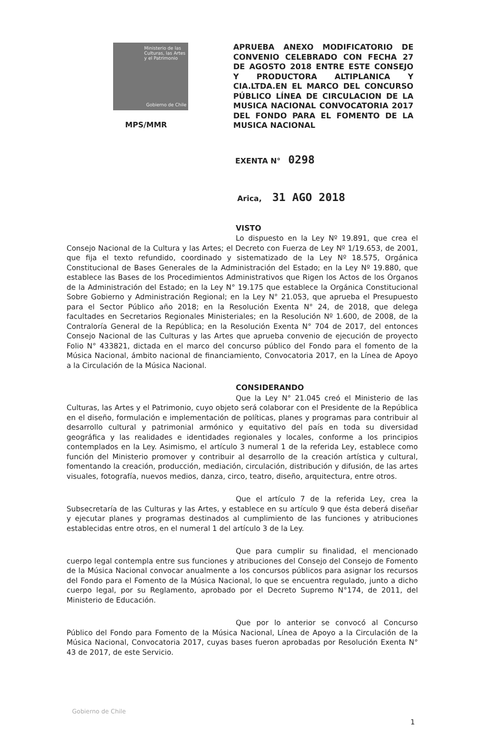Ministerio de las Culturas, las Artes y el Patrimonio
Gobierno de Chile
MPS/MMR
APRUEBA ANEXO MODIFICATORIO DE CONVENIO CELEBRADO CON FECHA 27 DE AGOSTO 2018 ENTRE ESTE CONSEJO Y PRODUCTORA ALTIPLANICA Y CIA.LTDA.EN EL MARCO DEL CONCURSO PÚBLICO LÍNEA DE CIRCULACION DE LA MUSICA NACIONAL CONVOCATORIA 2017 DEL FONDO PARA EL FOMENTO DE LA MUSICA NACIONAL
EXENTA N° 0298
Arica, 31 AGO 2018
VISTO
Lo dispuesto en la Ley Nº 19.891, que crea el Consejo Nacional de la Cultura y las Artes; el Decreto con Fuerza de Ley Nº 1/19.653, de 2001, que fija el texto refundido, coordinado y sistematizado de la Ley Nº 18.575, Orgánica Constitucional de Bases Generales de la Administración del Estado; en la Ley Nº 19.880, que establece las Bases de los Procedimientos Administrativos que Rigen los Actos de los Órganos de la Administración del Estado; en la Ley N° 19.175 que establece la Orgánica Constitucional Sobre Gobierno y Administración Regional; en la Ley N° 21.053, que aprueba el Presupuesto para el Sector Público año 2018; en la Resolución Exenta N° 24, de 2018, que delega facultades en Secretarios Regionales Ministeriales; en la Resolución Nº 1.600, de 2008, de la Contraloría General de la República; en la Resolución Exenta N° 704 de 2017, del entonces Consejo Nacional de las Culturas y las Artes que aprueba convenio de ejecución de proyecto Folio N° 433821, dictada en el marco del concurso público del Fondo para el fomento de la Música Nacional, ámbito nacional de financiamiento, Convocatoria 2017, en la Línea de Apoyo a la Circulación de la Música Nacional.
CONSIDERANDO
Que la Ley N° 21.045 creó el Ministerio de las Culturas, las Artes y el Patrimonio, cuyo objeto será colaborar con el Presidente de la República en el diseño, formulación e implementación de políticas, planes y programas para contribuir al desarrollo cultural y patrimonial armónico y equitativo del país en toda su diversidad geográfica y las realidades e identidades regionales y locales, conforme a los principios contemplados en la Ley. Asimismo, el artículo 3 numeral 1 de la referida Ley, establece como función del Ministerio promover y contribuir al desarrollo de la creación artística y cultural, fomentando la creación, producción, mediación, circulación, distribución y difusión, de las artes visuales, fotografía, nuevos medios, danza, circo, teatro, diseño, arquitectura, entre otros.
Que el artículo 7 de la referida Ley, crea la Subsecretaría de las Culturas y las Artes, y establece en su artículo 9 que ésta deberá diseñar y ejecutar planes y programas destinados al cumplimiento de las funciones y atribuciones establecidas entre otros, en el numeral 1 del artículo 3 de la Ley.
Que para cumplir su finalidad, el mencionado cuerpo legal contempla entre sus funciones y atribuciones del Consejo del Consejo de Fomento de la Música Nacional convocar anualmente a los concursos públicos para asignar los recursos del Fondo para el Fomento de la Música Nacional, lo que se encuentra regulado, junto a dicho cuerpo legal, por su Reglamento, aprobado por el Decreto Supremo N°174, de 2011, del Ministerio de Educación.
Que por lo anterior se convocó al Concurso Público del Fondo para Fomento de la Música Nacional, Línea de Apoyo a la Circulación de la Música Nacional, Convocatoria 2017, cuyas bases fueron aprobadas por Resolución Exenta N° 43 de 2017, de este Servicio.
Gobierno de Chile
1